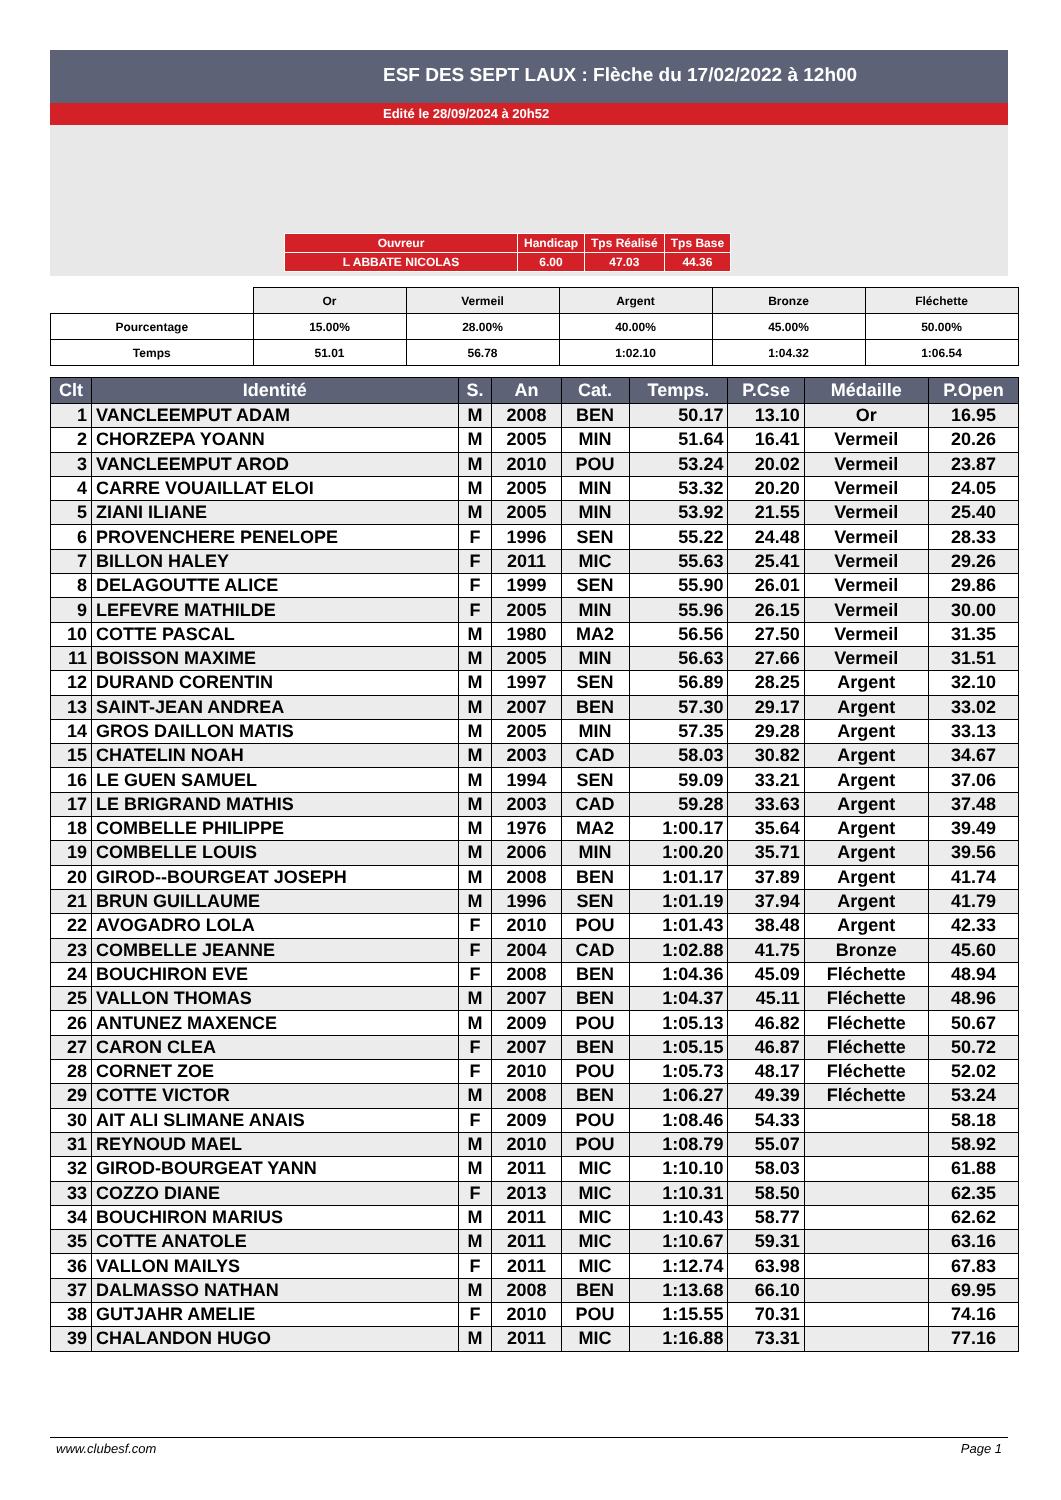ESF DES SEPT LAUX : Flèche du 17/02/2022 à 12h00
Edité le 28/09/2024 à 20h52
| Ouvreur | Handicap | Tps Réalisé | Tps Base |
| L ABBATE NICOLAS | 6.00 | 47.03 | 44.36 |
| | Or | Vermeil | Argent | Bronze | Fléchette |
| Pourcentage | 15.00% | 28.00% | 40.00% | 45.00% | 50.00% |
| Temps | 51.01 | 56.78 | 1:02.10 | 1:04.32 | 1:06.54 |
| Clt | Identité | S. | An | Cat. | Temps. | P.Cse | Médaille | P.Open |
| --- | --- | --- | --- | --- | --- | --- | --- | --- |
| 1 | VANCLEEMPUT ADAM | M | 2008 | BEN | 50.17 | 13.10 | Or | 16.95 |
| 2 | CHORZEPA YOANN | M | 2005 | MIN | 51.64 | 16.41 | Vermeil | 20.26 |
| 3 | VANCLEEMPUT AROD | M | 2010 | POU | 53.24 | 20.02 | Vermeil | 23.87 |
| 4 | CARRE VOUAILLAT ELOI | M | 2005 | MIN | 53.32 | 20.20 | Vermeil | 24.05 |
| 5 | ZIANI ILIANE | M | 2005 | MIN | 53.92 | 21.55 | Vermeil | 25.40 |
| 6 | PROVENCHERE PENELOPE | F | 1996 | SEN | 55.22 | 24.48 | Vermeil | 28.33 |
| 7 | BILLON HALEY | F | 2011 | MIC | 55.63 | 25.41 | Vermeil | 29.26 |
| 8 | DELAGOUTTE ALICE | F | 1999 | SEN | 55.90 | 26.01 | Vermeil | 29.86 |
| 9 | LEFEVRE MATHILDE | F | 2005 | MIN | 55.96 | 26.15 | Vermeil | 30.00 |
| 10 | COTTE PASCAL | M | 1980 | MA2 | 56.56 | 27.50 | Vermeil | 31.35 |
| 11 | BOISSON MAXIME | M | 2005 | MIN | 56.63 | 27.66 | Vermeil | 31.51 |
| 12 | DURAND CORENTIN | M | 1997 | SEN | 56.89 | 28.25 | Argent | 32.10 |
| 13 | SAINT-JEAN ANDREA | M | 2007 | BEN | 57.30 | 29.17 | Argent | 33.02 |
| 14 | GROS DAILLON MATIS | M | 2005 | MIN | 57.35 | 29.28 | Argent | 33.13 |
| 15 | CHATELIN NOAH | M | 2003 | CAD | 58.03 | 30.82 | Argent | 34.67 |
| 16 | LE GUEN SAMUEL | M | 1994 | SEN | 59.09 | 33.21 | Argent | 37.06 |
| 17 | LE BRIGRAND MATHIS | M | 2003 | CAD | 59.28 | 33.63 | Argent | 37.48 |
| 18 | COMBELLE PHILIPPE | M | 1976 | MA2 | 1:00.17 | 35.64 | Argent | 39.49 |
| 19 | COMBELLE LOUIS | M | 2006 | MIN | 1:00.20 | 35.71 | Argent | 39.56 |
| 20 | GIROD--BOURGEAT JOSEPH | M | 2008 | BEN | 1:01.17 | 37.89 | Argent | 41.74 |
| 21 | BRUN GUILLAUME | M | 1996 | SEN | 1:01.19 | 37.94 | Argent | 41.79 |
| 22 | AVOGADRO LOLA | F | 2010 | POU | 1:01.43 | 38.48 | Argent | 42.33 |
| 23 | COMBELLE JEANNE | F | 2004 | CAD | 1:02.88 | 41.75 | Bronze | 45.60 |
| 24 | BOUCHIRON EVE | F | 2008 | BEN | 1:04.36 | 45.09 | Fléchette | 48.94 |
| 25 | VALLON THOMAS | M | 2007 | BEN | 1:04.37 | 45.11 | Fléchette | 48.96 |
| 26 | ANTUNEZ MAXENCE | M | 2009 | POU | 1:05.13 | 46.82 | Fléchette | 50.67 |
| 27 | CARON CLEA | F | 2007 | BEN | 1:05.15 | 46.87 | Fléchette | 50.72 |
| 28 | CORNET ZOE | F | 2010 | POU | 1:05.73 | 48.17 | Fléchette | 52.02 |
| 29 | COTTE VICTOR | M | 2008 | BEN | 1:06.27 | 49.39 | Fléchette | 53.24 |
| 30 | AIT ALI SLIMANE ANAIS | F | 2009 | POU | 1:08.46 | 54.33 | | 58.18 |
| 31 | REYNOUD MAEL | M | 2010 | POU | 1:08.79 | 55.07 | | 58.92 |
| 32 | GIROD-BOURGEAT YANN | M | 2011 | MIC | 1:10.10 | 58.03 | | 61.88 |
| 33 | COZZO DIANE | F | 2013 | MIC | 1:10.31 | 58.50 | | 62.35 |
| 34 | BOUCHIRON MARIUS | M | 2011 | MIC | 1:10.43 | 58.77 | | 62.62 |
| 35 | COTTE ANATOLE | M | 2011 | MIC | 1:10.67 | 59.31 | | 63.16 |
| 36 | VALLON MAILYS | F | 2011 | MIC | 1:12.74 | 63.98 | | 67.83 |
| 37 | DALMASSO NATHAN | M | 2008 | BEN | 1:13.68 | 66.10 | | 69.95 |
| 38 | GUTJAHR AMELIE | F | 2010 | POU | 1:15.55 | 70.31 | | 74.16 |
| 39 | CHALANDON HUGO | M | 2011 | MIC | 1:16.88 | 73.31 | | 77.16 |
www.clubesf.com Page 1